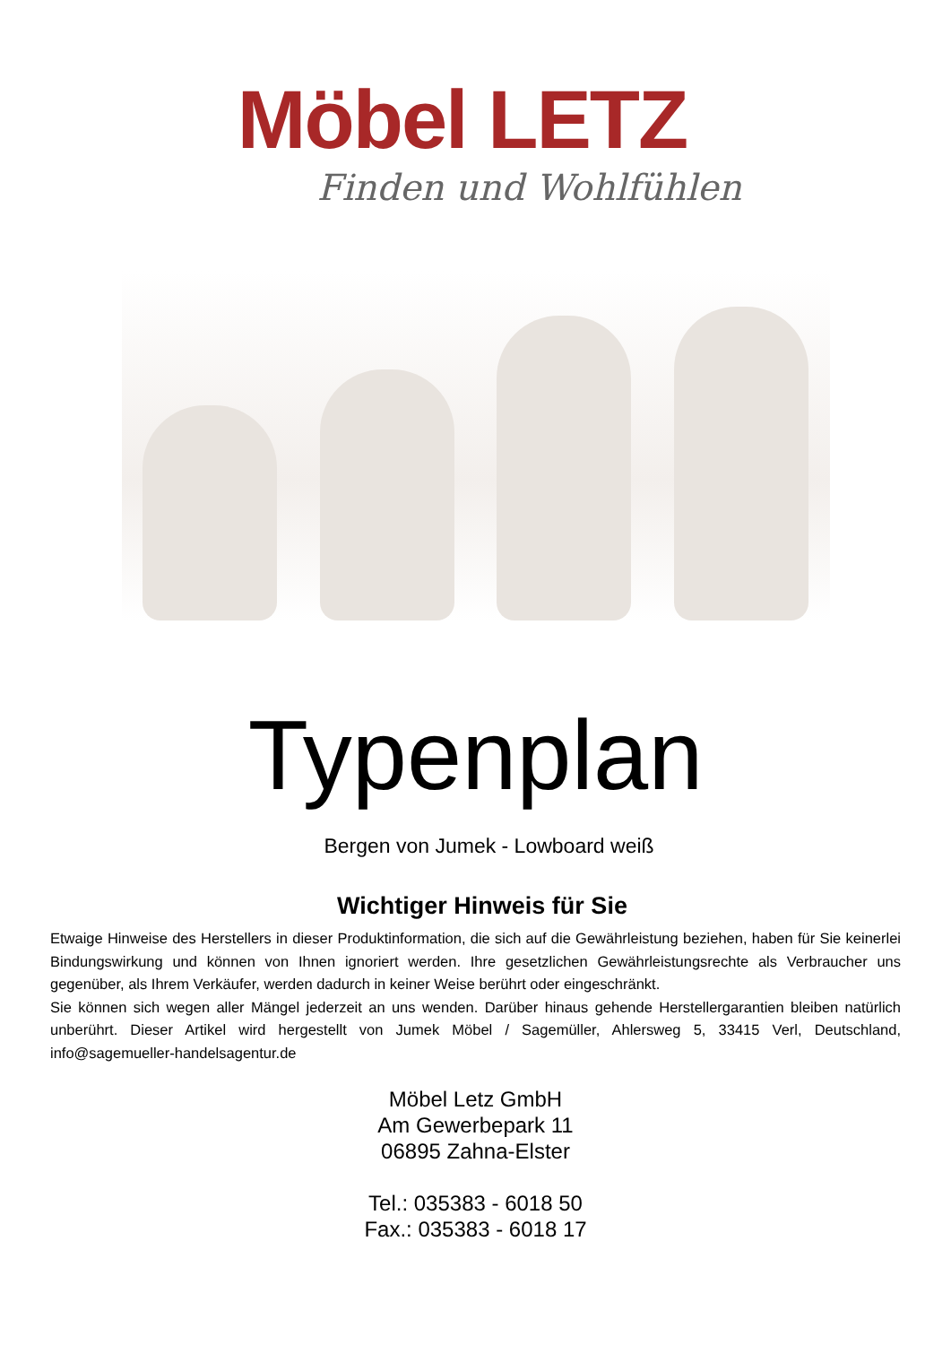Möbel LETZ
Finden und Wohlfühlen
Typenplan
Bergen von Jumek - Lowboard weiß
Wichtiger Hinweis für Sie
Etwaige Hinweise des Herstellers in dieser Produktinformation, die sich auf die Gewährleistung beziehen, haben für Sie keinerlei Bindungswirkung und können von Ihnen ignoriert werden. Ihre gesetzlichen Gewährleistungsrechte als Verbraucher uns gegenüber, als Ihrem Verkäufer, werden dadurch in keiner Weise berührt oder eingeschränkt.
Sie können sich wegen aller Mängel jederzeit an uns wenden. Darüber hinaus gehende Herstellergarantien bleiben natürlich unberührt. Dieser Artikel wird hergestellt von Jumek Möbel / Sagemüller, Ahlersweg 5, 33415 Verl, Deutschland, info@sagemueller-handelsagentur.de
Möbel Letz GmbH
Am Gewerbepark 11
06895 Zahna-Elster
Tel.: 035383 - 6018 50
Fax.: 035383 - 6018 17